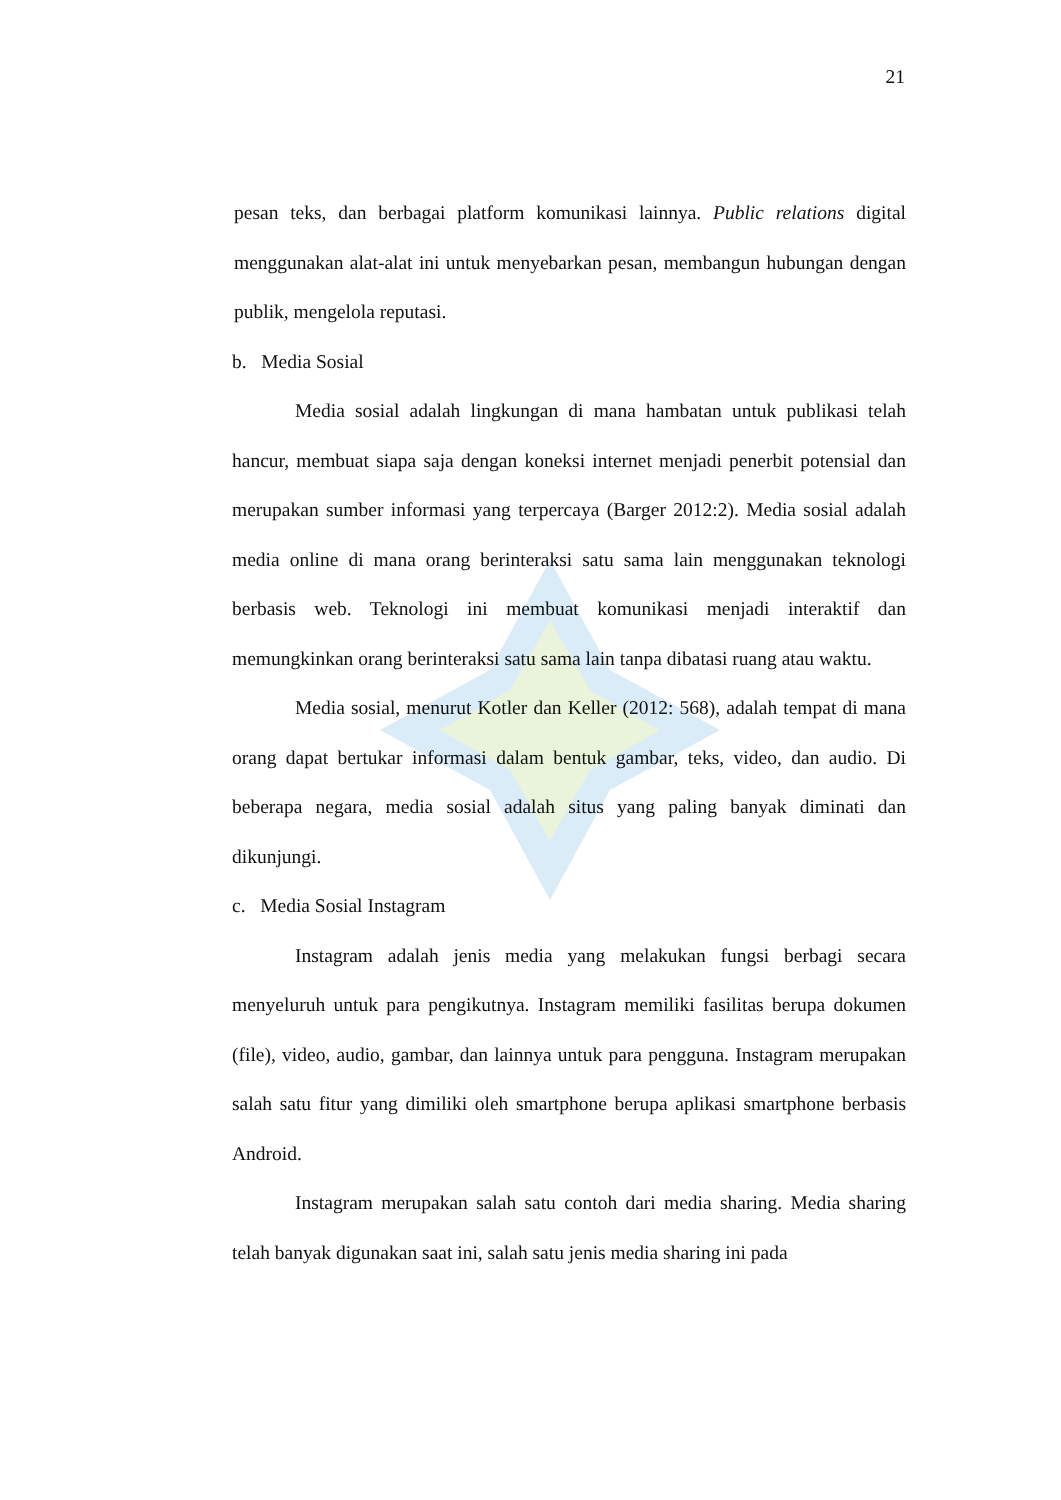21
pesan teks, dan berbagai platform komunikasi lainnya. Public relations digital menggunakan alat-alat ini untuk menyebarkan pesan, membangun hubungan dengan publik, mengelola reputasi.
b. Media Sosial
Media sosial adalah lingkungan di mana hambatan untuk publikasi telah hancur, membuat siapa saja dengan koneksi internet menjadi penerbit potensial dan merupakan sumber informasi yang terpercaya (Barger 2012:2). Media sosial adalah media online di mana orang berinteraksi satu sama lain menggunakan teknologi berbasis web. Teknologi ini membuat komunikasi menjadi interaktif dan memungkinkan orang berinteraksi satu sama lain tanpa dibatasi ruang atau waktu.
Media sosial, menurut Kotler dan Keller (2012: 568), adalah tempat di mana orang dapat bertukar informasi dalam bentuk gambar, teks, video, dan audio. Di beberapa negara, media sosial adalah situs yang paling banyak diminati dan dikunjungi.
c. Media Sosial Instagram
Instagram adalah jenis media yang melakukan fungsi berbagi secara menyeluruh untuk para pengikutnya. Instagram memiliki fasilitas berupa dokumen (file), video, audio, gambar, dan lainnya untuk para pengguna. Instagram merupakan salah satu fitur yang dimiliki oleh smartphone berupa aplikasi smartphone berbasis Android.
Instagram merupakan salah satu contoh dari media sharing. Media sharing telah banyak digunakan saat ini, salah satu jenis media sharing ini pada